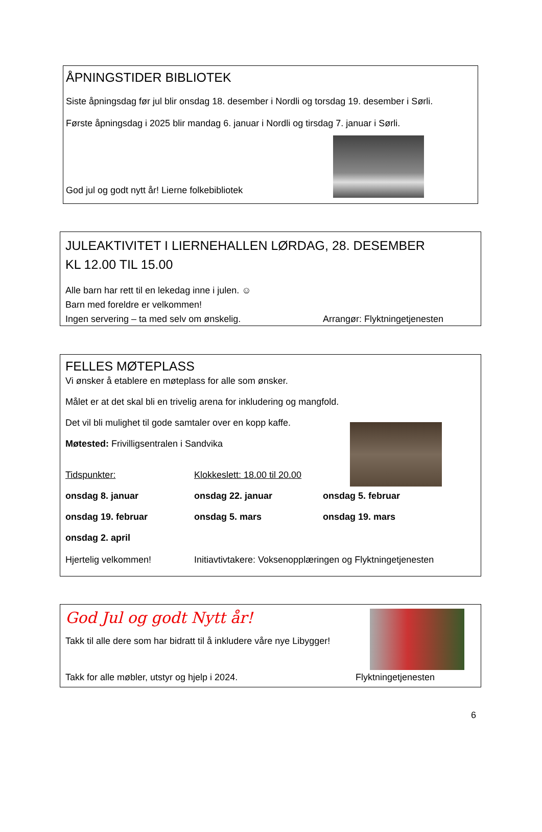ÅPNINGSTIDER BIBLIOTEK
Siste åpningsdag før jul blir onsdag 18. desember i Nordli og torsdag 19. desember i Sørli.
Første åpningsdag i 2025 blir mandag 6. januar i Nordli og tirsdag 7. januar i Sørli.
God jul og godt nytt år! Lierne folkebibliotek
JULEAKTIVITET I LIERNEHALLEN LØRDAG, 28. DESEMBER
KL 12.00 TIL 15.00
Alle barn har rett til en lekedag inne i julen. ☺
Barn med foreldre er velkommen!
Ingen servering – ta med selv om ønskelig. Arrangør: Flyktningetjenesten
FELLES MØTEPLASS
Vi ønsker å etablere en møteplass for alle som ønsker.
Målet er at det skal bli en trivelig arena for inkludering og mangfold.
Det vil bli mulighet til gode samtaler over en kopp kaffe.
Møtested: Frivilligsentralen i Sandvika
Tidspunkter: Klokkeslett: 18.00 til 20.00
onsdag 8. januar onsdag 22. januar onsdag 5. februar
onsdag 19. februar onsdag 5. mars onsdag 19. mars
onsdag 2. april
Hjertelig velkommen! Initiavtivtakere: Voksenopplæringen og Flyktningetjenesten
God Jul og godt Nytt år!
Takk til alle dere som har bidratt til å inkludere våre nye Libygger!
Takk for alle møbler, utstyr og hjelp i 2024. Flyktningetjenesten
6